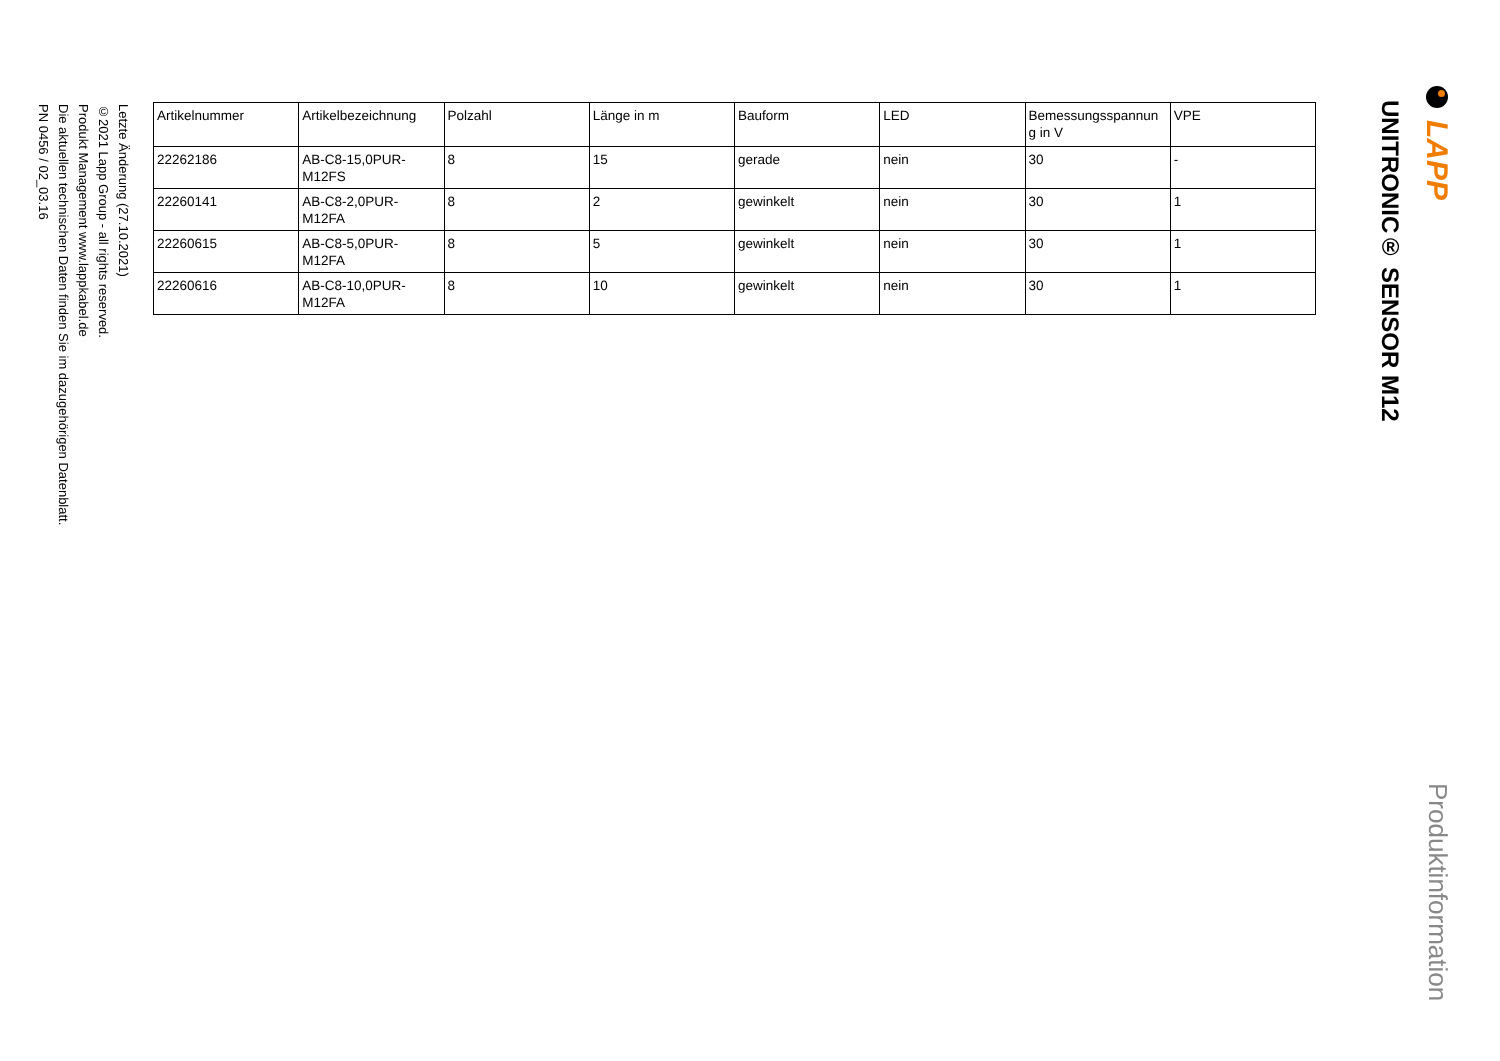LAPP
Produktinformation
UNITRONIC® SENSOR M12
| Artikelnummer | Artikelbezeichnung | Polzahl | Länge in m | Bauform | LED | Bemessungsspannun g in V | VPE |
| --- | --- | --- | --- | --- | --- | --- | --- |
| 22262186 | AB-C8-15,0PUR-M12FS | 8 | 15 | gerade | nein | 30 | - |
| 22260141 | AB-C8-2,0PUR-M12FA | 8 | 2 | gewinkelt | nein | 30 | 1 |
| 22260615 | AB-C8-5,0PUR-M12FA | 8 | 5 | gewinkelt | nein | 30 | 1 |
| 22260616 | AB-C8-10,0PUR-M12FA | 8 | 10 | gewinkelt | nein | 30 | 1 |
Letzte Änderung (27.10.2021)
©2021 Lapp Group - all rights reserved.
Produkt Management www.lappkabel.de
Die aktuellen technischen Daten finden Sie im dazugehörigen Datenblatt.
PN 0456 / 02_03.16